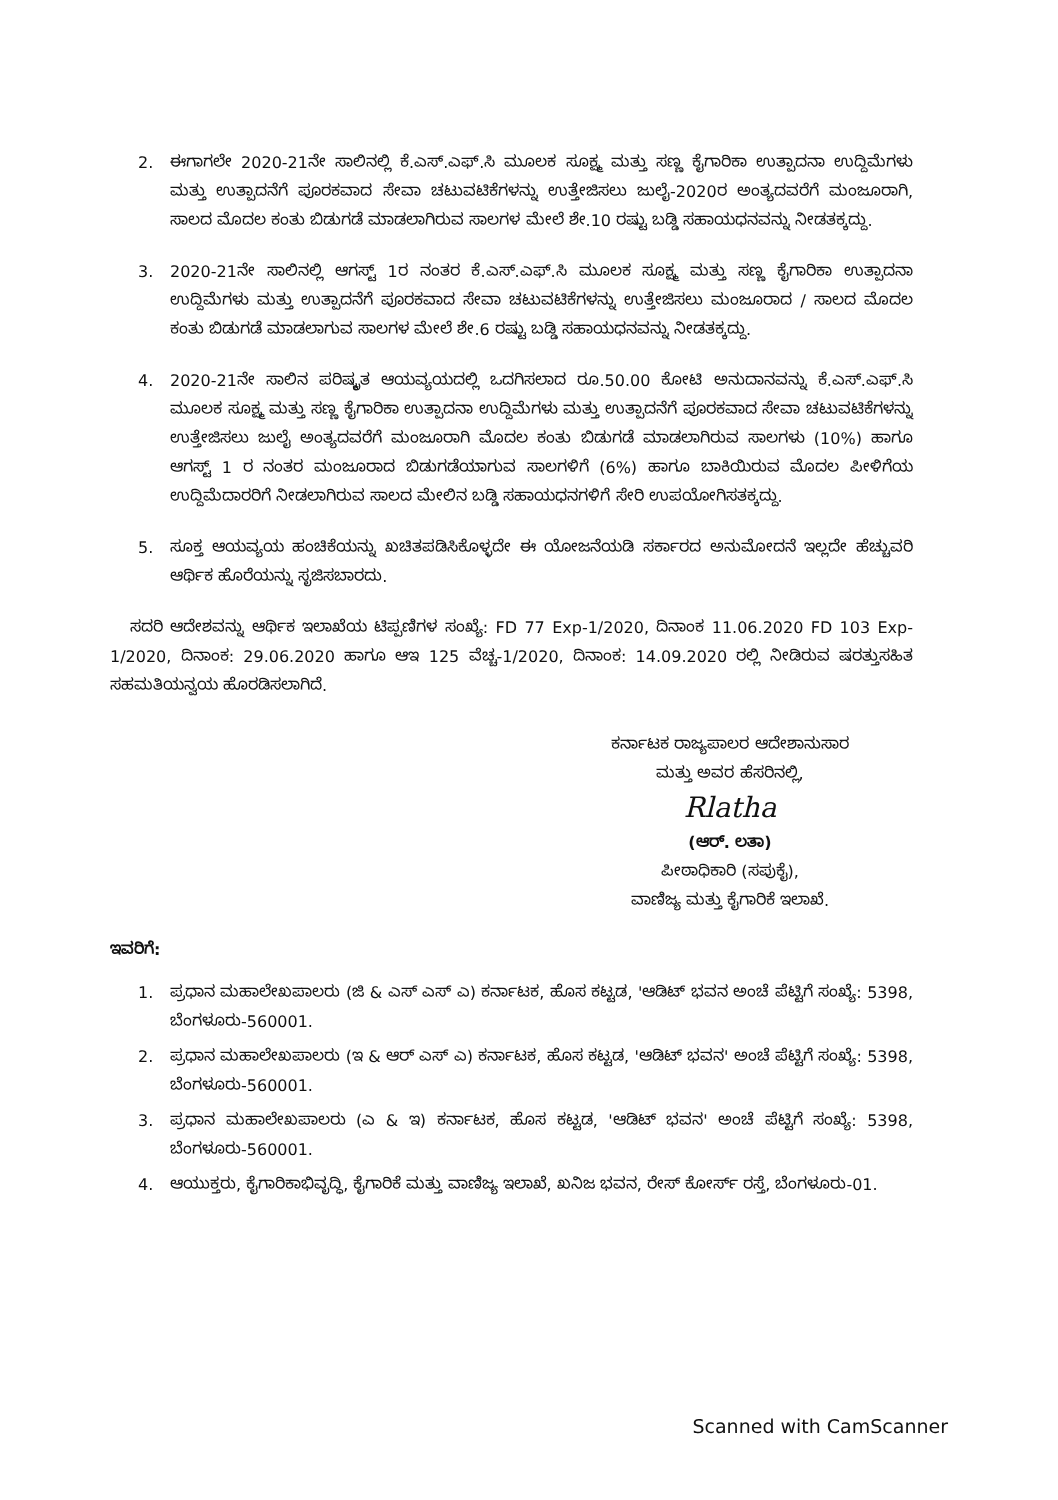2. ಈಗಾಗಲೇ 2020-21ನೇ ಸಾಲಿನಲ್ಲಿ ಕೆ.ಎಸ್.ಎಫ್.ಸಿ ಮೂಲಕ ಸೂಕ್ಷ್ಮ ಮತ್ತು ಸಣ್ಣ ಕೈಗಾರಿಕಾ ಉತ್ಪಾದನಾ ಉದ್ದಿಮೆಗಳು ಮತ್ತು ಉತ್ಪಾದನೆಗೆ ಪೂರಕವಾದ ಸೇವಾ ಚಟುವಟಿಕೆಗಳನ್ನು ಉತ್ತೇಜಿಸಲು ಜುಲೈ-2020ರ ಅಂತ್ಯದವರೆಗೆ ಮಂಜೂರಾಗಿ, ಸಾಲದ ಮೊದಲ ಕಂತು ಬಿಡುಗಡೆ ಮಾಡಲಾಗಿರುವ ಸಾಲಗಳ ಮೇಲೆ ಶೇ.10 ರಷ್ಟು ಬಡ್ಡಿ ಸಹಾಯಧನವನ್ನು ನೀಡತಕ್ಕದ್ದು.
3. 2020-21ನೇ ಸಾಲಿನಲ್ಲಿ ಆಗಸ್ಟ್ 1ರ ನಂತರ ಕೆ.ಎಸ್.ಎಫ್.ಸಿ ಮೂಲಕ ಸೂಕ್ಷ್ಮ ಮತ್ತು ಸಣ್ಣ ಕೈಗಾರಿಕಾ ಉತ್ಪಾದನಾ ಉದ್ದಿಮೆಗಳು ಮತ್ತು ಉತ್ಪಾದನೆಗೆ ಪೂರಕವಾದ ಸೇವಾ ಚಟುವಟಿಕೆಗಳನ್ನು ಉತ್ತೇಜಿಸಲು ಮಂಜೂರಾದ / ಸಾಲದ ಮೊದಲ ಕಂತು ಬಿಡುಗಡೆ ಮಾಡಲಾಗುವ ಸಾಲಗಳ ಮೇಲೆ ಶೇ.6 ರಷ್ಟು ಬಡ್ಡಿ ಸಹಾಯಧನವನ್ನು ನೀಡತಕ್ಕದ್ದು.
4. 2020-21ನೇ ಸಾಲಿನ ಪರಿಷ್ಕೃತ ಆಯವ್ಯಯದಲ್ಲಿ ಒದಗಿಸಲಾದ ರೂ.50.00 ಕೋಟಿ ಅನುದಾನವನ್ನು ಕೆ.ಎಸ್.ಎಫ್.ಸಿ ಮೂಲಕ ಸೂಕ್ಷ್ಮ ಮತ್ತು ಸಣ್ಣ ಕೈಗಾರಿಕಾ ಉತ್ಪಾದನಾ ಉದ್ದಿಮೆಗಳು ಮತ್ತು ಉತ್ಪಾದನೆಗೆ ಪೂರಕವಾದ ಸೇವಾ ಚಟುವಟಿಕೆಗಳನ್ನು ಉತ್ತೇಜಿಸಲು ಜುಲೈ ಅಂತ್ಯದವರೆಗೆ ಮಂಜೂರಾಗಿ ಮೊದಲ ಕಂತು ಬಿಡುಗಡೆ ಮಾಡಲಾಗಿರುವ ಸಾಲಗಳು (10%) ಹಾಗೂ ಆಗಸ್ಟ್ 1 ರ ನಂತರ ಮಂಜೂರಾದ ಬಿಡುಗಡೆಯಾಗುವ ಸಾಲಗಳಿಗೆ (6%) ಹಾಗೂ ಬಾಕಿಯಿರುವ ಮೊದಲ ಪೀಳಿಗೆಯ ಉದ್ದಿಮೆದಾರರಿಗೆ ನೀಡಲಾಗಿರುವ ಸಾಲದ ಮೇಲಿನ ಬಡ್ಡಿ ಸಹಾಯಧನಗಳಿಗೆ ಸೇರಿ ಉಪಯೋಗಿಸತಕ್ಕದ್ದು.
5. ಸೂಕ್ತ ಆಯವ್ಯಯ ಹಂಚಿಕೆಯನ್ನು ಖಚಿತಪಡಿಸಿಕೊಳ್ಳದೇ ಈ ಯೋಜನೆಯಡಿ ಸರ್ಕಾರದ ಅನುಮೋದನೆ ಇಲ್ಲದೇ ಹೆಚ್ಚುವರಿ ಆರ್ಥಿಕ ಹೊರೆಯನ್ನು ಸೃಜಿಸಬಾರದು.
ಸದರಿ ಆದೇಶವನ್ನು ಆರ್ಥಿಕ ಇಲಾಖೆಯ ಟಿಪ್ಪಣಿಗಳ ಸಂಖ್ಯೆ: FD 77 Exp-1/2020, ದಿನಾಂಕ 11.06.2020 FD 103 Exp-1/2020, ದಿನಾಂಕ: 29.06.2020 ಹಾಗೂ ಆಇ 125 ವೆಚ್ಚ-1/2020, ದಿನಾಂಕ: 14.09.2020 ರಲ್ಲಿ ನೀಡಿರುವ ಷರತ್ತುಸಹಿತ ಸಹಮತಿಯನ್ವಯ ಹೊರಡಿಸಲಾಗಿದೆ.
ಕರ್ನಾಟಕ ರಾಜ್ಯಪಾಲರ ಆದೇಶಾನುಸಾರ
ಮತ್ತು ಅವರ ಹೆಸರಿನಲ್ಲಿ,
Rlatha
(ಆರ್. ಲತಾ)
ಪೀಠಾಧಿಕಾರಿ (ಸಪುಕೈ),
ವಾಣಿಜ್ಯ ಮತ್ತು ಕೈಗಾರಿಕೆ ಇಲಾಖೆ.
ಇವರಿಗೆ:
1. ಪ್ರಧಾನ ಮಹಾಲೇಖಪಾಲರು (ಜಿ & ಎಸ್ ಎಸ್ ಎ) ಕರ್ನಾಟಕ, ಹೊಸ ಕಟ್ಟಡ, 'ಆಡಿಟ್ ಭವನ ಅಂಚೆ ಪೆಟ್ಟಿಗೆ ಸಂಖ್ಯೆ: 5398, ಬೆಂಗಳೂರು-560001.
2. ಪ್ರಧಾನ ಮಹಾಲೇಖಪಾಲರು (ಇ & ಆರ್ ಎಸ್ ಎ) ಕರ್ನಾಟಕ, ಹೊಸ ಕಟ್ಟಡ, 'ಆಡಿಟ್ ಭವನ' ಅಂಚೆ ಪೆಟ್ಟಿಗೆ ಸಂಖ್ಯೆ: 5398, ಬೆಂಗಳೂರು-560001.
3. ಪ್ರಧಾನ ಮಹಾಲೇಖಪಾಲರು (ಎ & ಇ) ಕರ್ನಾಟಕ, ಹೊಸ ಕಟ್ಟಡ, 'ಆಡಿಟ್ ಭವನ' ಅಂಚೆ ಪೆಟ್ಟಿಗೆ ಸಂಖ್ಯೆ: 5398, ಬೆಂಗಳೂರು-560001.
4. ಆಯುಕ್ತರು, ಕೈಗಾರಿಕಾಭಿವೃದ್ಧಿ, ಕೈಗಾರಿಕೆ ಮತ್ತು ವಾಣಿಜ್ಯ ಇಲಾಖೆ, ಖನಿಜ ಭವನ, ರೇಸ್ ಕೋರ್ಸ್ ರಸ್ತೆ, ಬೆಂಗಳೂರು-01.
Scanned with CamScanner